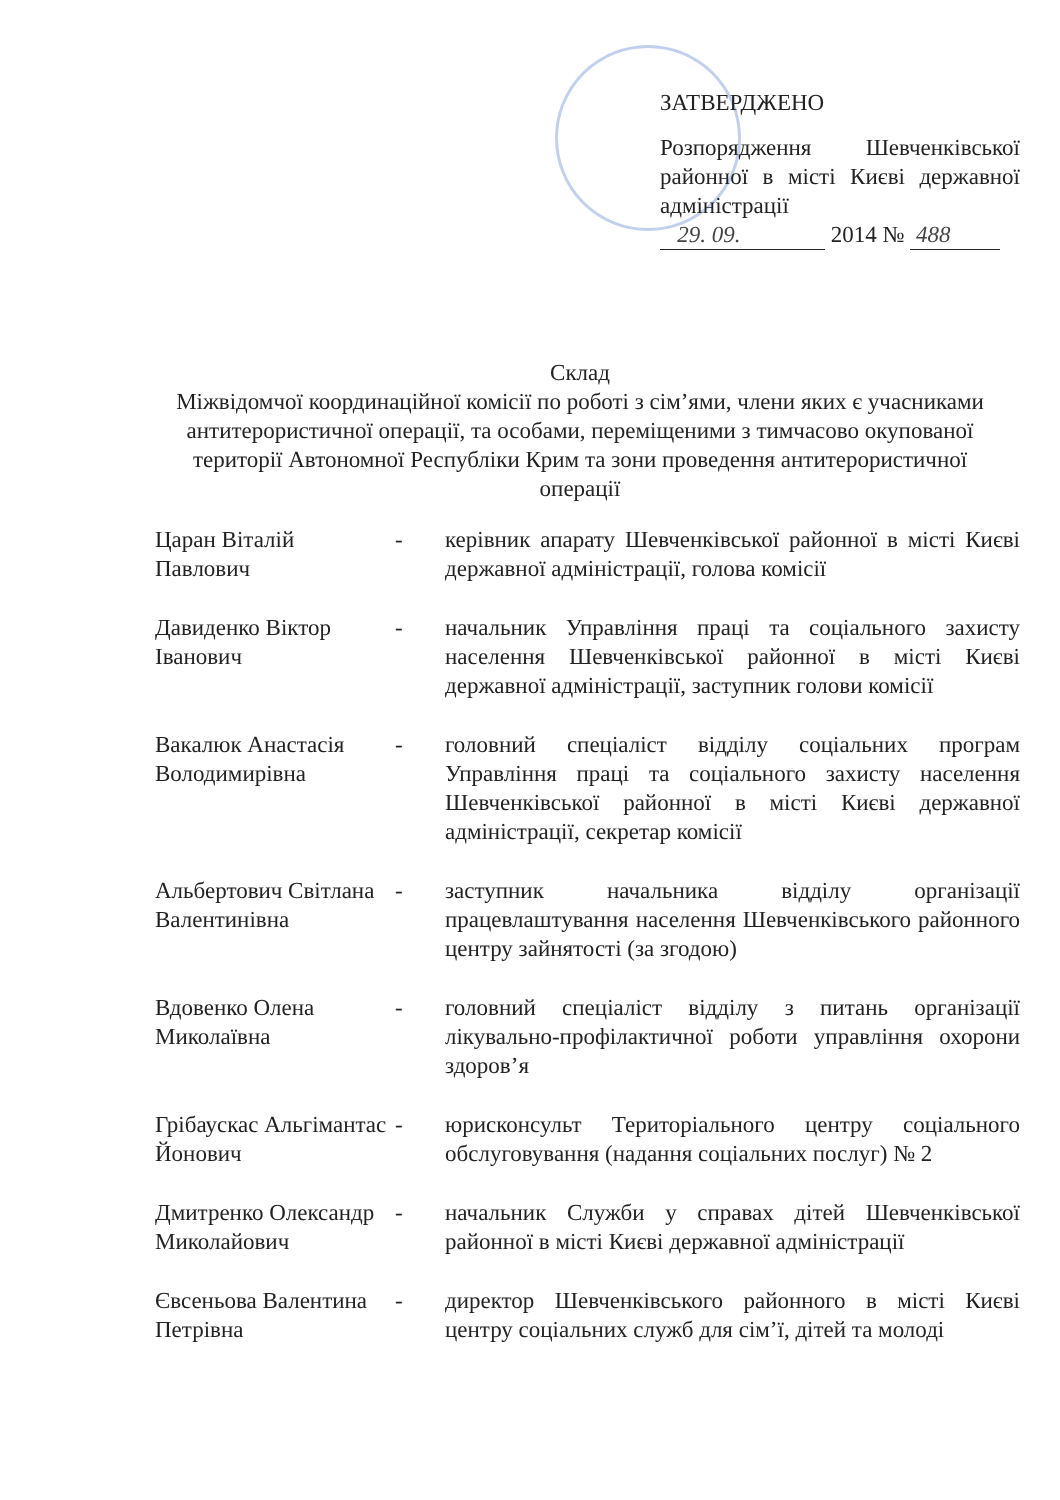ЗАТВЕРДЖЕНО
Розпорядження Шевченківської районної в місті Києві державної адміністрації
29. 09. 2014 № 488
Склад
Міжвідомчої координаційної комісії по роботі з сім’ями, члени яких є учасниками антитерористичної операції, та особами, переміщеними з тимчасово окупованої території Автономної Республіки Крим та зони проведення антитерористичної операції
Царан Віталій Павлович
- керівник апарату Шевченківської районної в місті Києві державної адміністрації, голова комісії
Давиденко Віктор Іванович
- начальник Управління праці та соціального захисту населення Шевченківської районної в місті Києві державної адміністрації, заступник голови комісії
Вакалюк Анастасія Володимирівна
- головний спеціаліст відділу соціальних програм Управління праці та соціального захисту населення Шевченківської районної в місті Києві державної адміністрації, секретар комісії
Альбертович Світлана Валентинівна
- заступник начальника відділу організації працевлаштування населення Шевченківського районного центру зайнятості (за згодою)
Вдовенко Олена Миколаївна
- головний спеціаліст відділу з питань організації лікувально-профілактичної роботи управління охорони здоров’я
Грібаускас Альгімантас Йонович
- юрисконсульт Територіального центру соціального обслуговування (надання соціальних послуг) № 2
Дмитренко Олександр Миколайович
- начальник Служби у справах дітей Шевченківської районної в місті Києві державної адміністрації
Євсеньова Валентина Петрівна
- директор Шевченківського районного в місті Києві центру соціальних служб для сім’ї, дітей та молоді